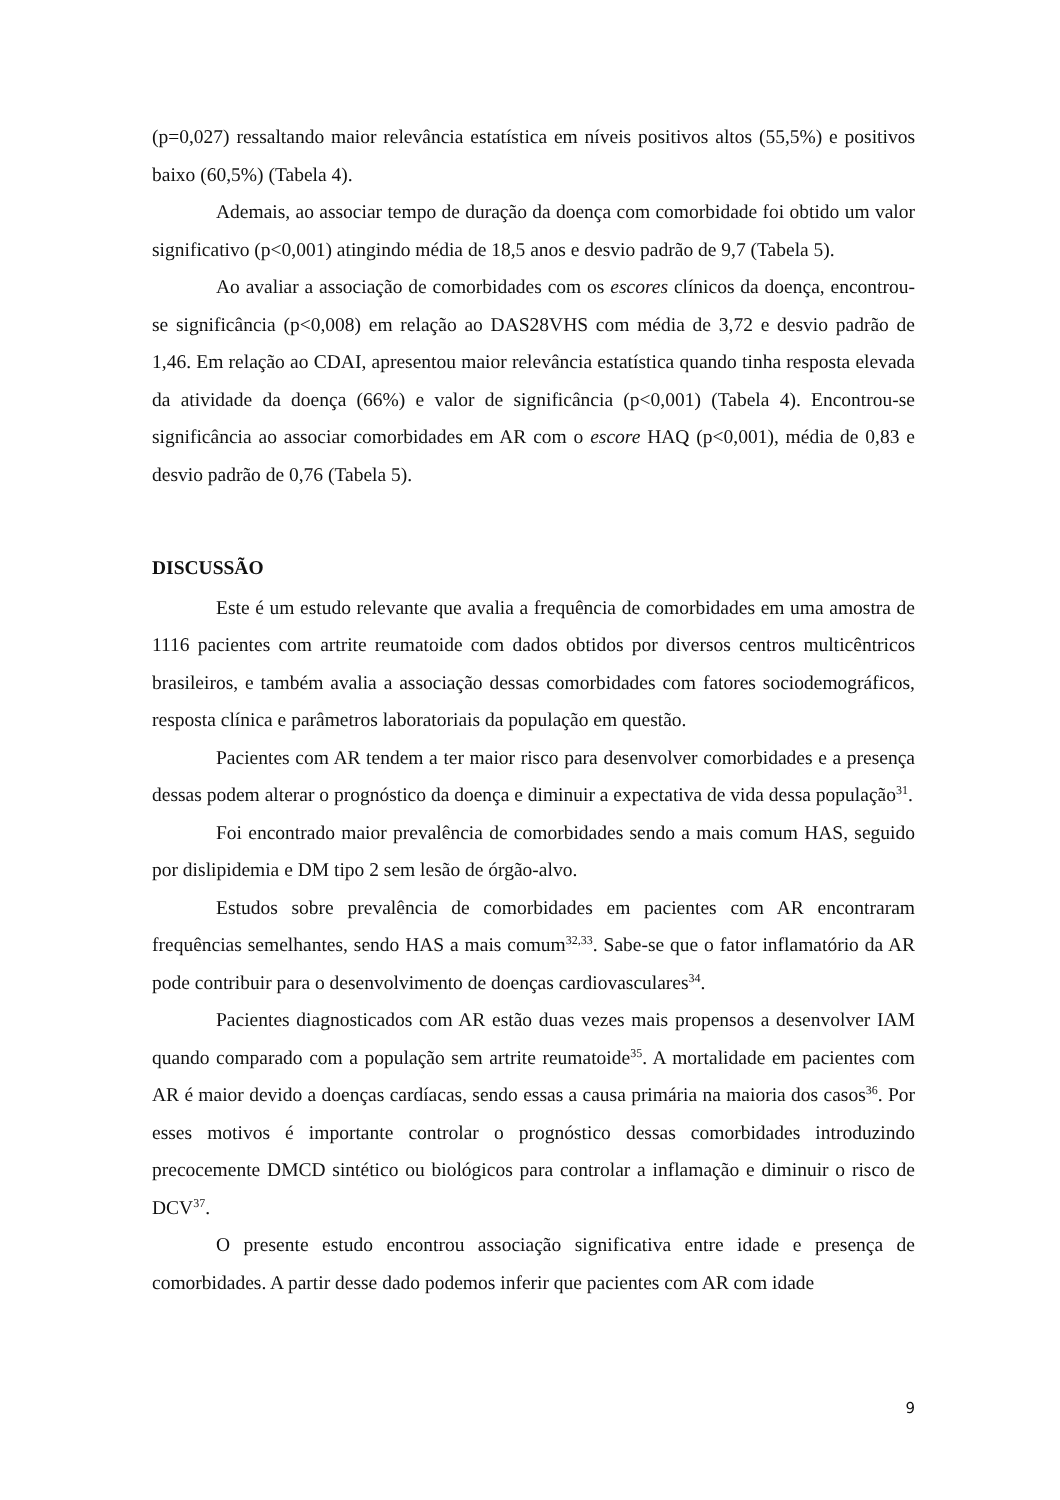(p=0,027) ressaltando maior relevância estatística em níveis positivos altos (55,5%) e positivos baixo (60,5%) (Tabela 4).
Ademais, ao associar tempo de duração da doença com comorbidade foi obtido um valor significativo (p<0,001) atingindo média de 18,5 anos e desvio padrão de 9,7 (Tabela 5).
Ao avaliar a associação de comorbidades com os escores clínicos da doença, encontrou-se significância (p<0,008) em relação ao DAS28VHS com média de 3,72 e desvio padrão de 1,46. Em relação ao CDAI, apresentou maior relevância estatística quando tinha resposta elevada da atividade da doença (66%) e valor de significância (p<0,001) (Tabela 4). Encontrou-se significância ao associar comorbidades em AR com o escore HAQ (p<0,001), média de 0,83 e desvio padrão de 0,76 (Tabela 5).
DISCUSSÃO
Este é um estudo relevante que avalia a frequência de comorbidades em uma amostra de 1116 pacientes com artrite reumatoide com dados obtidos por diversos centros multicêntricos brasileiros, e também avalia a associação dessas comorbidades com fatores sociodemográficos, resposta clínica e parâmetros laboratoriais da população em questão.
Pacientes com AR tendem a ter maior risco para desenvolver comorbidades e a presença dessas podem alterar o prognóstico da doença e diminuir a expectativa de vida dessa população<sup>31</sup>.
Foi encontrado maior prevalência de comorbidades sendo a mais comum HAS, seguido por dislipidemia e DM tipo 2 sem lesão de órgão-alvo.
Estudos sobre prevalência de comorbidades em pacientes com AR encontraram frequências semelhantes, sendo HAS a mais comum<sup>32,33</sup>. Sabe-se que o fator inflamatório da AR pode contribuir para o desenvolvimento de doenças cardiovasculares<sup>34</sup>.
Pacientes diagnosticados com AR estão duas vezes mais propensos a desenvolver IAM quando comparado com a população sem artrite reumatoide<sup>35</sup>. A mortalidade em pacientes com AR é maior devido a doenças cardíacas, sendo essas a causa primária na maioria dos casos<sup>36</sup>. Por esses motivos é importante controlar o prognóstico dessas comorbidades introduzindo precocemente DMCD sintético ou biológicos para controlar a inflamação e diminuir o risco de DCV<sup>37</sup>.
O presente estudo encontrou associação significativa entre idade e presença de comorbidades. A partir desse dado podemos inferir que pacientes com AR com idade
9